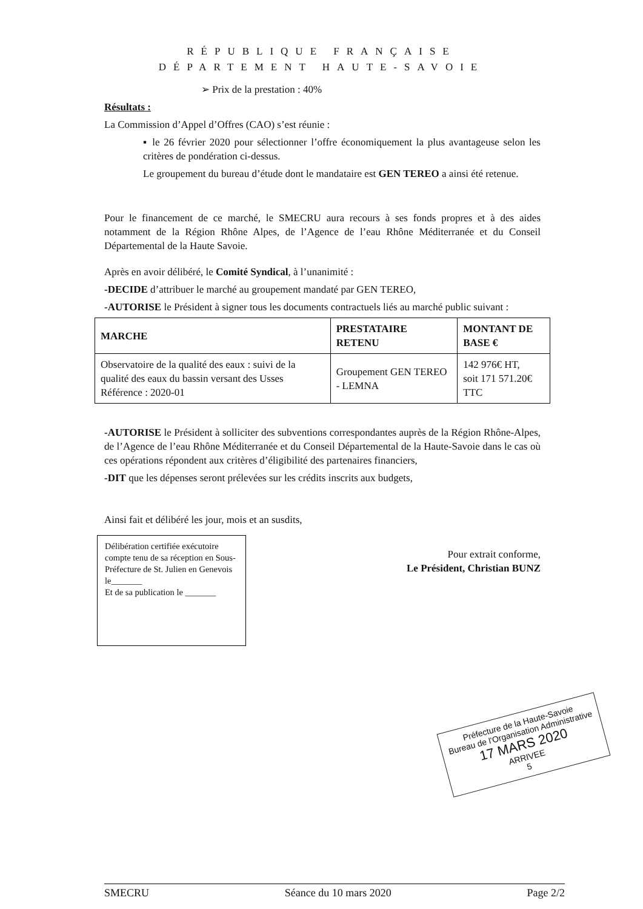RÉPUBLIQUE FRANÇAISE
DÉPARTEMENT HAUTE-SAVOIE
➢ Prix de la prestation : 40%
Résultats :
La Commission d’Appel d’Offres (CAO) s’est réunie :
▪ le 26 février 2020 pour sélectionner l’offre économiquement la plus avantageuse selon les critères de pondération ci-dessus.
Le groupement du bureau d’étude dont le mandataire est GEN TEREO a ainsi été retenue.
Pour le financement de ce marché, le SMECRU aura recours à ses fonds propres et à des aides notamment de la Région Rhône Alpes, de l’Agence de l’eau Rhône Méditerranée et du Conseil Départemental de la Haute Savoie.
Après en avoir délibéré, le Comité Syndical, à l’unanimité :
-DECIDE d’attribuer le marché au groupement mandaté par GEN TEREO,
-AUTORISE le Président à signer tous les documents contractuels liés au marché public suivant :
| MARCHE | PRESTATAIRE RETENU | MONTANT DE BASE € |
| --- | --- | --- |
| Observatoire de la qualité des eaux : suivi de la qualité des eaux du bassin versant des Usses Référence : 2020-01 | Groupement GEN TEREO - LEMNA | 142 976€ HT, soit 171 571.20€ TTC |
-AUTORISE le Président à solliciter des subventions correspondantes auprès de la Région Rhône-Alpes, de l’Agence de l’eau Rhône Méditerranée et du Conseil Départemental de la Haute-Savoie dans le cas où ces opérations répondent aux critères d’éligibilité des partenaires financiers,
-DIT que les dépenses seront prélevées sur les crédits inscrits aux budgets,
Ainsi fait et délibéré les jour, mois et an susdits,
Délibération certifiée exécutoire compte tenu de sa réception en Sous-Préfecture de St. Julien en Genevois
le_______
Et de sa publication le _______
Pour extrait conforme,
Le Président, Christian BUNZ
Préfecture de la Haute-Savoie
Bureau de l'Organisation Administrative
17 MARS 2020
ARRIVEE
5
SMECRU Séance du 10 mars 2020 Page 2/2